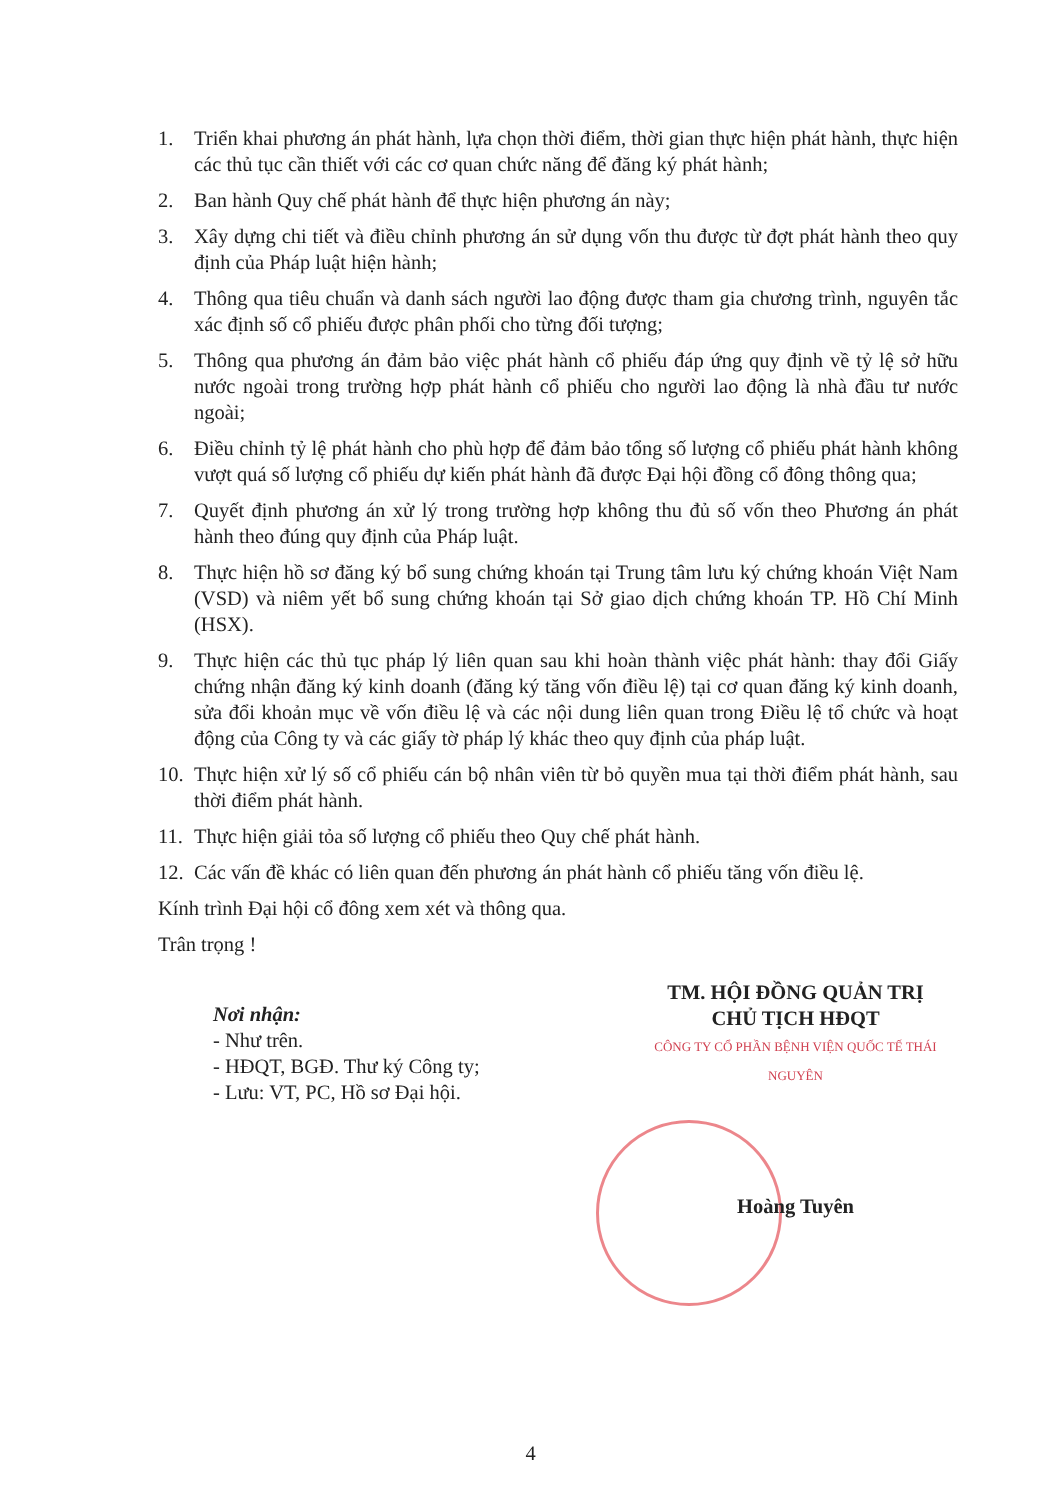1. Triển khai phương án phát hành, lựa chọn thời điểm, thời gian thực hiện phát hành, thực hiện các thủ tục cần thiết với các cơ quan chức năng để đăng ký phát hành;
2. Ban hành Quy chế phát hành để thực hiện phương án này;
3. Xây dựng chi tiết và điều chỉnh phương án sử dụng vốn thu được từ đợt phát hành theo quy định của Pháp luật hiện hành;
4. Thông qua tiêu chuẩn và danh sách người lao động được tham gia chương trình, nguyên tắc xác định số cổ phiếu được phân phối cho từng đối tượng;
5. Thông qua phương án đảm bảo việc phát hành cổ phiếu đáp ứng quy định về tỷ lệ sở hữu nước ngoài trong trường hợp phát hành cổ phiếu cho người lao động là nhà đầu tư nước ngoài;
6. Điều chỉnh tỷ lệ phát hành cho phù hợp để đảm bảo tổng số lượng cổ phiếu phát hành không vượt quá số lượng cổ phiếu dự kiến phát hành đã được Đại hội đồng cổ đông thông qua;
7. Quyết định phương án xử lý trong trường hợp không thu đủ số vốn theo Phương án phát hành theo đúng quy định của Pháp luật.
8. Thực hiện hồ sơ đăng ký bổ sung chứng khoán tại Trung tâm lưu ký chứng khoán Việt Nam (VSD) và niêm yết bổ sung chứng khoán tại Sở giao dịch chứng khoán TP. Hồ Chí Minh (HSX).
9. Thực hiện các thủ tục pháp lý liên quan sau khi hoàn thành việc phát hành: thay đổi Giấy chứng nhận đăng ký kinh doanh (đăng ký tăng vốn điều lệ) tại cơ quan đăng ký kinh doanh, sửa đổi khoản mục về vốn điều lệ và các nội dung liên quan trong Điều lệ tổ chức và hoạt động của Công ty và các giấy tờ pháp lý khác theo quy định của pháp luật.
10. Thực hiện xử lý số cổ phiếu cán bộ nhân viên từ bỏ quyền mua tại thời điểm phát hành, sau thời điểm phát hành.
11. Thực hiện giải tỏa số lượng cổ phiếu theo Quy chế phát hành.
12. Các vấn đề khác có liên quan đến phương án phát hành cổ phiếu tăng vốn điều lệ.
Kính trình Đại hội cổ đông xem xét và thông qua.
Trân trọng !
Nơi nhận:
- Như trên.
- HĐQT, BGĐ. Thư ký Công ty;
- Lưu: VT, PC, Hồ sơ Đại hội.
TM. HỘI ĐỒNG QUẢN TRỊ
CHỦ TỊCH HĐQT
CÔNG TY CỔ PHẦN BỆNH VIỆN QUỐC TẾ THÁI NGUYÊN
Hoàng Tuyên
4